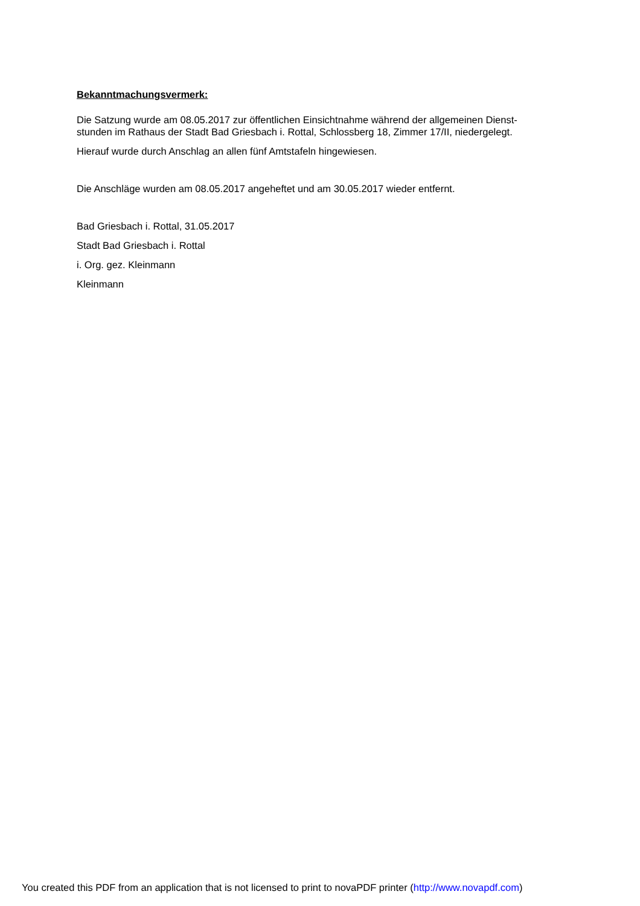Bekanntmachungsvermerk:
Die Satzung wurde am 08.05.2017 zur öffentlichen Einsichtnahme während der allgemeinen Dienst-
stunden im Rathaus der Stadt Bad Griesbach i. Rottal, Schlossberg 18, Zimmer 17/II, niedergelegt.
Hierauf wurde durch Anschlag an allen fünf Amtstafeln hingewiesen.
Die Anschläge wurden am 08.05.2017 angeheftet und am 30.05.2017 wieder entfernt.
Bad Griesbach i. Rottal, 31.05.2017
Stadt Bad Griesbach i. Rottal
i. Org. gez. Kleinmann
Kleinmann
You created this PDF from an application that is not licensed to print to novaPDF printer (http://www.novapdf.com)